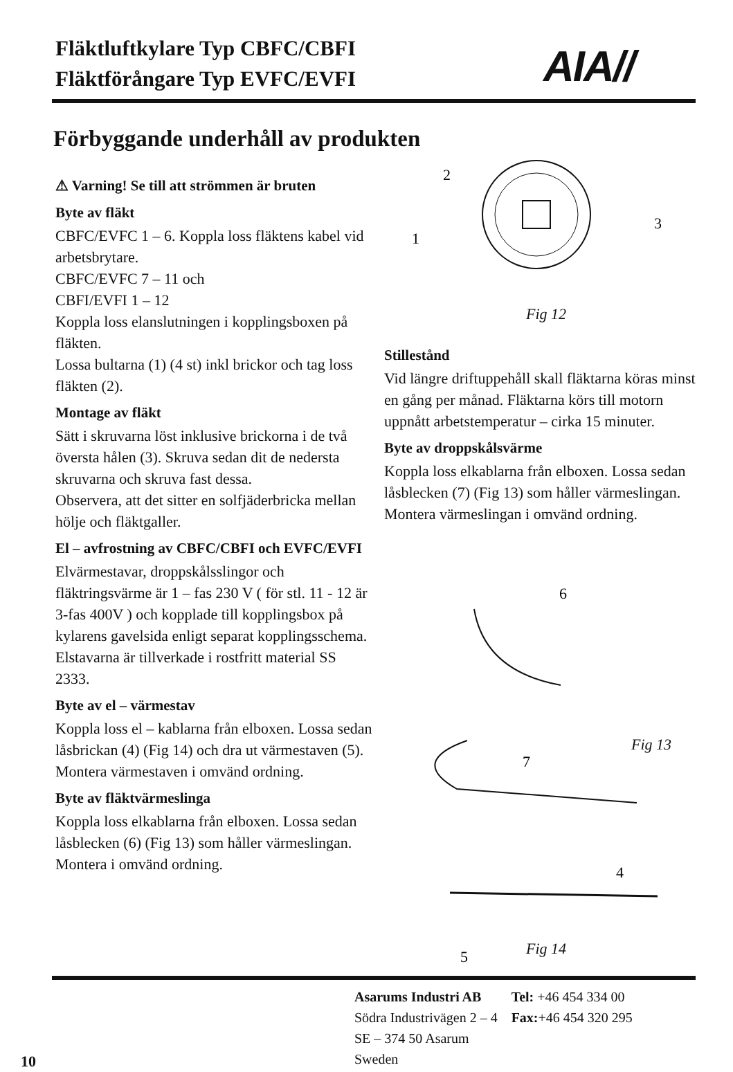Fläktluftkylare Typ CBFC/CBFI
Fläktförångare Typ EVFC/EVFI
AIA//
Förbyggande underhåll av produkten
⚠ Varning! Se till att strömmen är bruten
Byte av fläkt
CBFC/EVFC 1 – 6. Koppla loss fläktens kabel vid arbetsbrytare.
CBFC/EVFC 7 – 11 och
CBFI/EVFI 1 – 12
Koppla loss elanslutningen i kopplingsboxen på fläkten.
Lossa bultarna (1) (4 st) inkl brickor och tag loss fläkten (2).
Montage av fläkt
Sätt i skruvarna löst inklusive brickorna i de två översta hålen (3). Skruva sedan dit de nedersta skruvarna och skruva fast dessa.
Observera, att det sitter en solfjäderbricka mellan hölje och fläktgaller.
El – avfrostning av CBFC/CBFI och EVFC/EVFI
Elvärmestavar, droppskålsslingor och fläktringsvärme är 1 – fas 230 V ( för stl. 11 - 12 är 3-fas 400V ) och kopplade till kopplingsbox på kylarens gavelsida enligt separat kopplingsschema. Elstavarna är tillverkade i rostfritt material SS 2333.
Byte av el – värmestav
Koppla loss el – kablarna från elboxen. Lossa sedan låsbrickan (4) (Fig 14) och dra ut värmestaven (5). Montera värmestaven i omvänd ordning.
Byte av fläktvärmeslinga
Koppla loss elkablarna från elboxen. Lossa sedan låsblecken (6) (Fig 13) som håller värmeslingan. Montera i omvänd ordning.
2
1
3
Fig 12
Stillestånd
Vid längre driftuppehåll skall fläktarna köras minst en gång per månad. Fläktarna körs till motorn uppnått arbetstemperatur – cirka 15 minuter.
Byte av droppskålsvärme
Koppla loss elkablarna från elboxen. Lossa sedan låsblecken (7) (Fig 13) som håller värmeslingan. Montera värmeslingan i omvänd ordning.
6
7
4
5
Fig 13
Fig 14
Asarums Industri AB
Södra Industrivägen 2 – 4
SE – 374 50 Asarum
Sweden
Tel: +46 454 334 00
Fax:+46 454 320 295
10